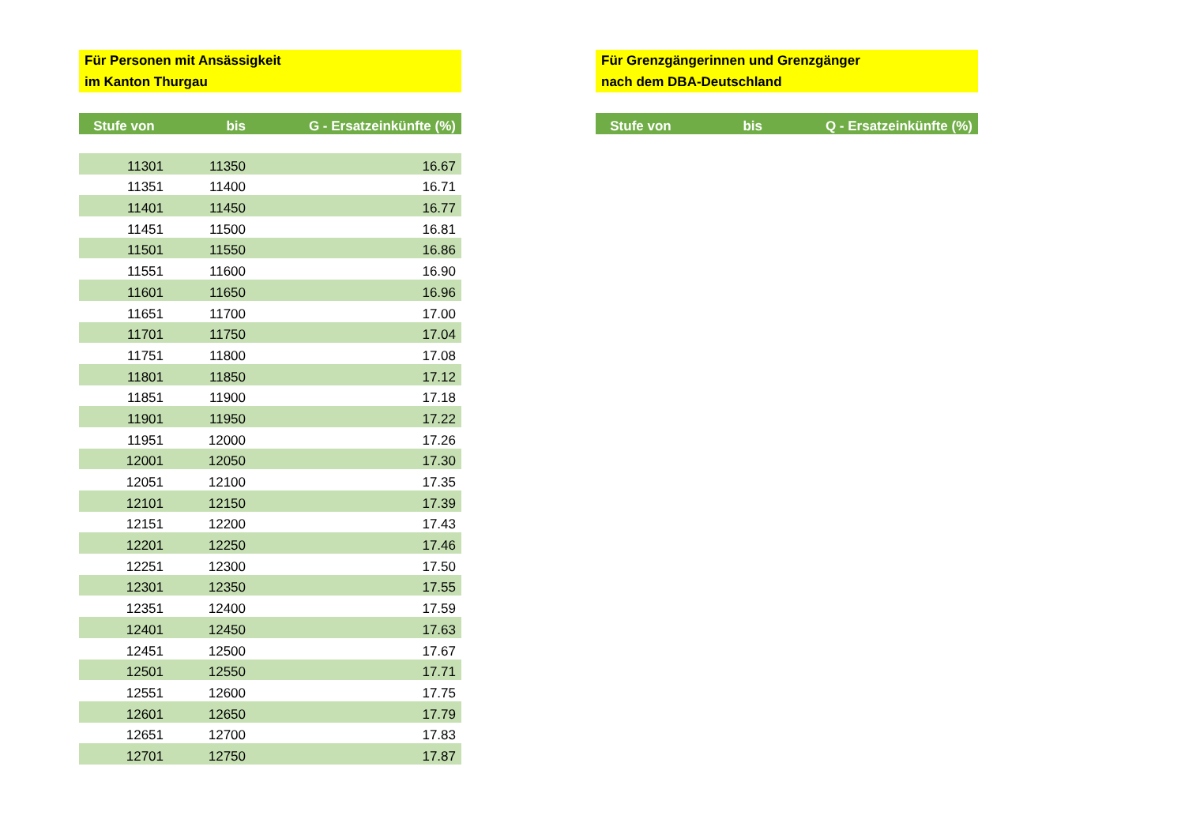Für Personen mit Ansässigkeit
im Kanton Thurgau
| Stufe von | bis | G - Ersatzeinkünfte (%) |
| --- | --- | --- |
| 11301 | 11350 | 16.67 |
| 11351 | 11400 | 16.71 |
| 11401 | 11450 | 16.77 |
| 11451 | 11500 | 16.81 |
| 11501 | 11550 | 16.86 |
| 11551 | 11600 | 16.90 |
| 11601 | 11650 | 16.96 |
| 11651 | 11700 | 17.00 |
| 11701 | 11750 | 17.04 |
| 11751 | 11800 | 17.08 |
| 11801 | 11850 | 17.12 |
| 11851 | 11900 | 17.18 |
| 11901 | 11950 | 17.22 |
| 11951 | 12000 | 17.26 |
| 12001 | 12050 | 17.30 |
| 12051 | 12100 | 17.35 |
| 12101 | 12150 | 17.39 |
| 12151 | 12200 | 17.43 |
| 12201 | 12250 | 17.46 |
| 12251 | 12300 | 17.50 |
| 12301 | 12350 | 17.55 |
| 12351 | 12400 | 17.59 |
| 12401 | 12450 | 17.63 |
| 12451 | 12500 | 17.67 |
| 12501 | 12550 | 17.71 |
| 12551 | 12600 | 17.75 |
| 12601 | 12650 | 17.79 |
| 12651 | 12700 | 17.83 |
| 12701 | 12750 | 17.87 |
Für Grenzgängerinnen und Grenzgänger
nach dem DBA-Deutschland
| Stufe von | bis | Q - Ersatzeinkünfte (%) |
| --- | --- | --- |